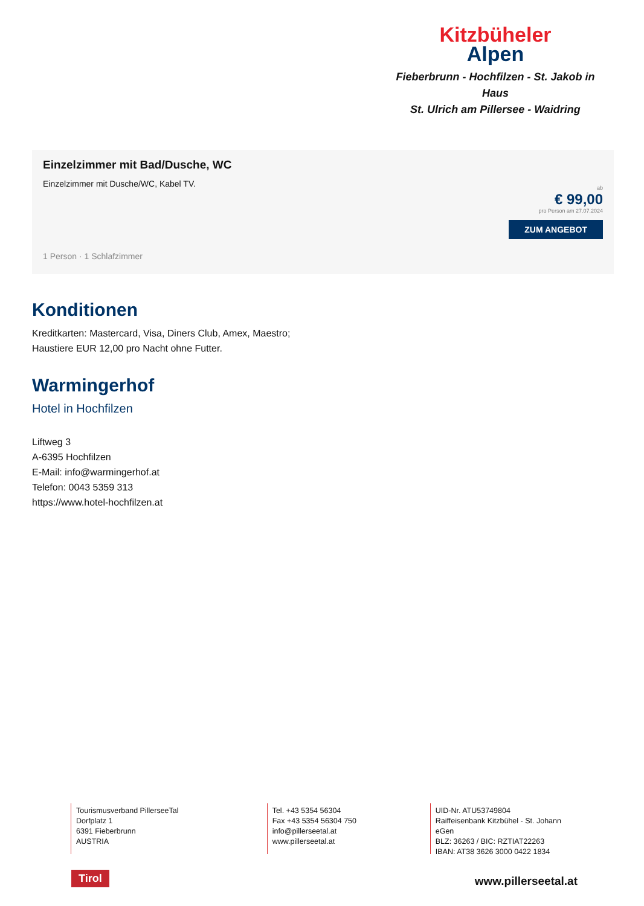Kitzbüheler
Alpen
Fieberbrunn - Hochfilzen - St. Jakob in Haus
St. Ulrich am Pillersee - Waidring
Einzelzimmer mit Bad/Dusche, WC
Einzelzimmer mit Dusche/WC, Kabel TV.
ab
€ 99,00
pro Person am 27.07.2024
ZUM ANGEBOT
1 Person · 1 Schlafzimmer
Konditionen
Kreditkarten: Mastercard, Visa, Diners Club, Amex, Maestro;
Haustiere EUR 12,00 pro Nacht ohne Futter.
Warmingerhof
Hotel in Hochfilzen
Liftweg 3
A-6395 Hochfilzen
E-Mail: info@warmingerhof.at
Telefon: 0043 5359 313
https://www.hotel-hochfilzen.at
Tourismusverband PillerseeTal
Dorfplatz 1
6391 Fieberbrunn
AUSTRIA
Tel. +43 5354 56304
Fax +43 5354 56304 750
info@pillerseetal.at
www.pillerseetal.at
UID-Nr. ATU53749804
Raiffeisenbank Kitzbühel - St. Johann eGen
BLZ: 36263 / BIC: RZTIAT22263
IBAN: AT38 3626 3000 0422 1834
Tirol www.pillerseetal.at